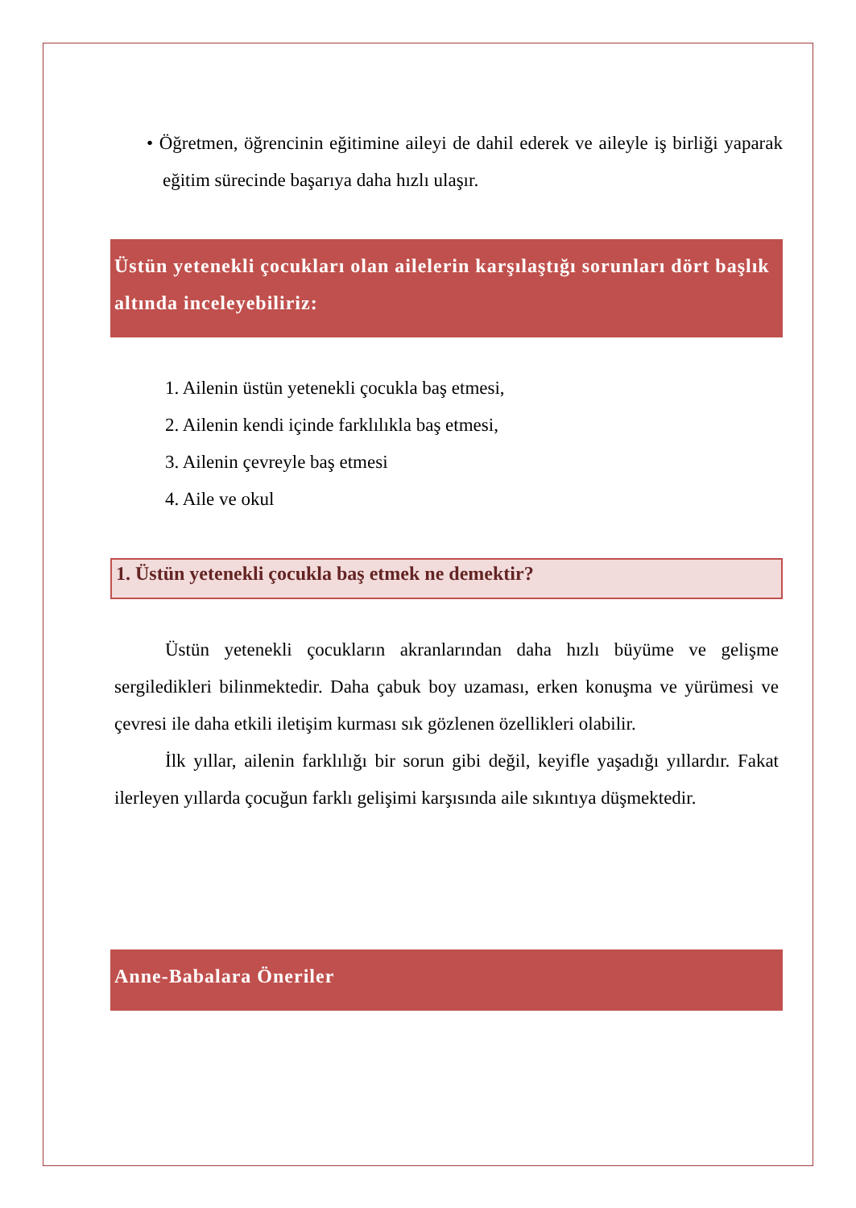• Öğretmen, öğrencinin eğitimine aileyi de dahil ederek ve aileyle iş birliği yaparak eğitim sürecinde başarıya daha hızlı ulaşır.
Üstün yetenekli çocukları olan ailelerin karşılaştığı sorunları dört başlık altında inceleyebiliriz:
1. Ailenin üstün yetenekli çocukla baş etmesi,
2. Ailenin kendi içinde farklılıkla baş etmesi,
3. Ailenin çevreyle baş etmesi
4. Aile ve okul
1. Üstün yetenekli çocukla baş etmek ne demektir?
Üstün yetenekli çocukların akranlarından daha hızlı büyüme ve gelişme sergiledikleri bilinmektedir. Daha çabuk boy uzaması, erken konuşma ve yürümesi ve çevresi ile daha etkili iletişim kurması sık gözlenen özellikleri olabilir.
İlk yıllar, ailenin farklılığı bir sorun gibi değil, keyifle yaşadığı yıllardır. Fakat ilerleyen yıllarda çocuğun farklı gelişimi karşısında aile sıkıntıya düşmektedir.
Anne-Babalara Öneriler